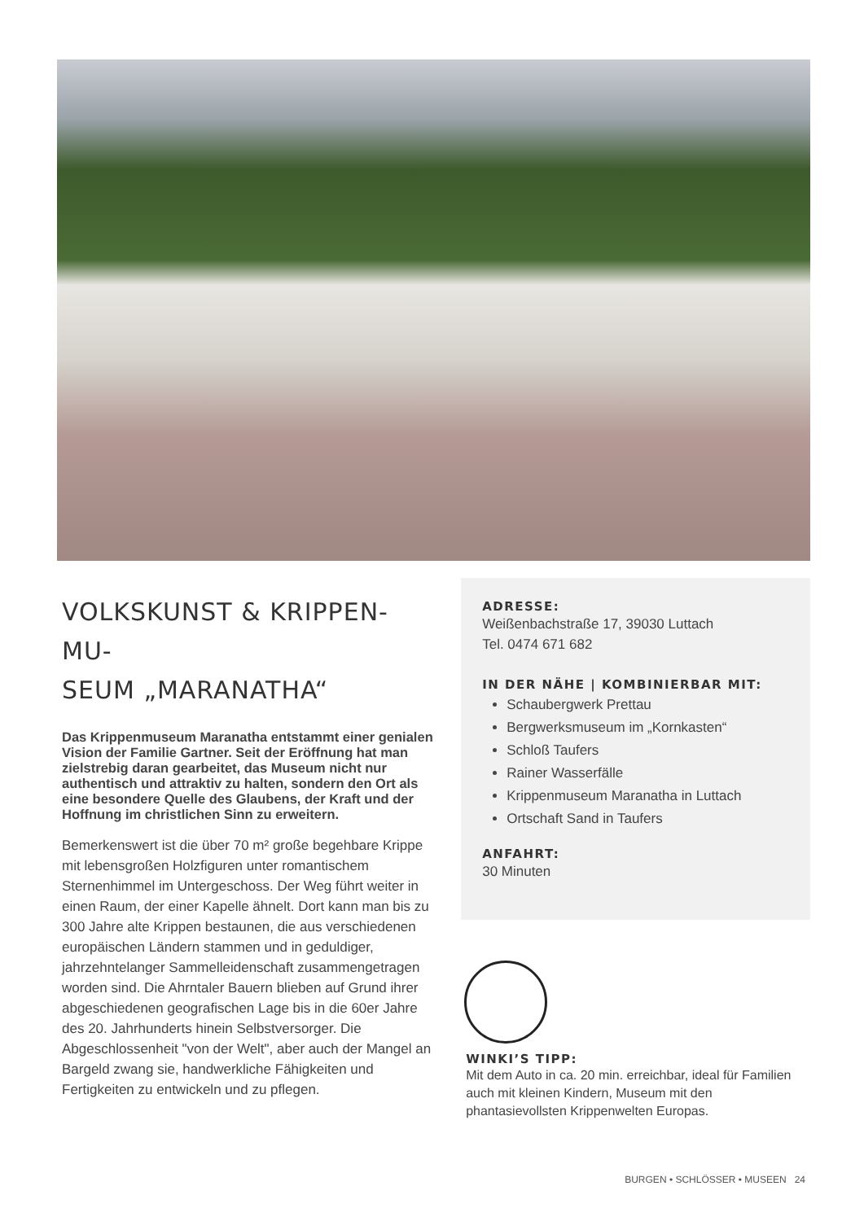VOLKSKUNST & KRIPPEN- MU-
SEUM „MARANATHA“
Das Krippenmuseum Maranatha entstammt einer genialen Vision der Familie Gartner. Seit der Eröffnung hat man zielstrebig daran gearbeitet, das Museum nicht nur authentisch und attraktiv zu halten, sondern den Ort als eine besondere Quelle des Glaubens, der Kraft und der Hoffnung im christlichen Sinn zu erweitern.
Bemerkenswert ist die über 70 m² große begehbare Krippe mit lebensgroßen Holzfiguren unter romantischem Sternenhimmel im Untergeschoss. Der Weg führt weiter in einen Raum, der einer Kapelle ähnelt. Dort kann man bis zu 300 Jahre alte Krippen bestaunen, die aus verschiedenen europäischen Ländern stammen und in geduldiger, jahrzehntelanger Sammelleidenschaft zusammengetragen worden sind. Die Ahrntaler Bauern blieben auf Grund ihrer abgeschiedenen geografischen Lage bis in die 60er Jahre des 20. Jahrhunderts hinein Selbstversorger. Die Abgeschlossenheit "von der Welt", aber auch der Mangel an Bargeld zwang sie, handwerkliche Fähigkeiten und Fertigkeiten zu entwickeln und zu pflegen.
ADRESSE:
Weißenbachstraße 17, 39030 Luttach
Tel. 0474 671 682
IN DER NÄHE | KOMBINIERBAR MIT:
Schaubergwerk Prettau
Bergwerksmuseum im „Kornkasten“
Schloß Taufers
Rainer Wasserfälle
Krippenmuseum Maranatha in Luttach
Ortschaft Sand in Taufers
ANFAHRT:
30 Minuten
WINKI’S TIPP:
Mit dem Auto in ca. 20 min. erreichbar, ideal für Familien auch mit kleinen Kindern, Museum mit den phantasievollsten Krippenwelten Europas.
BURGEN • SCHLÖSSER • MUSEEN 24